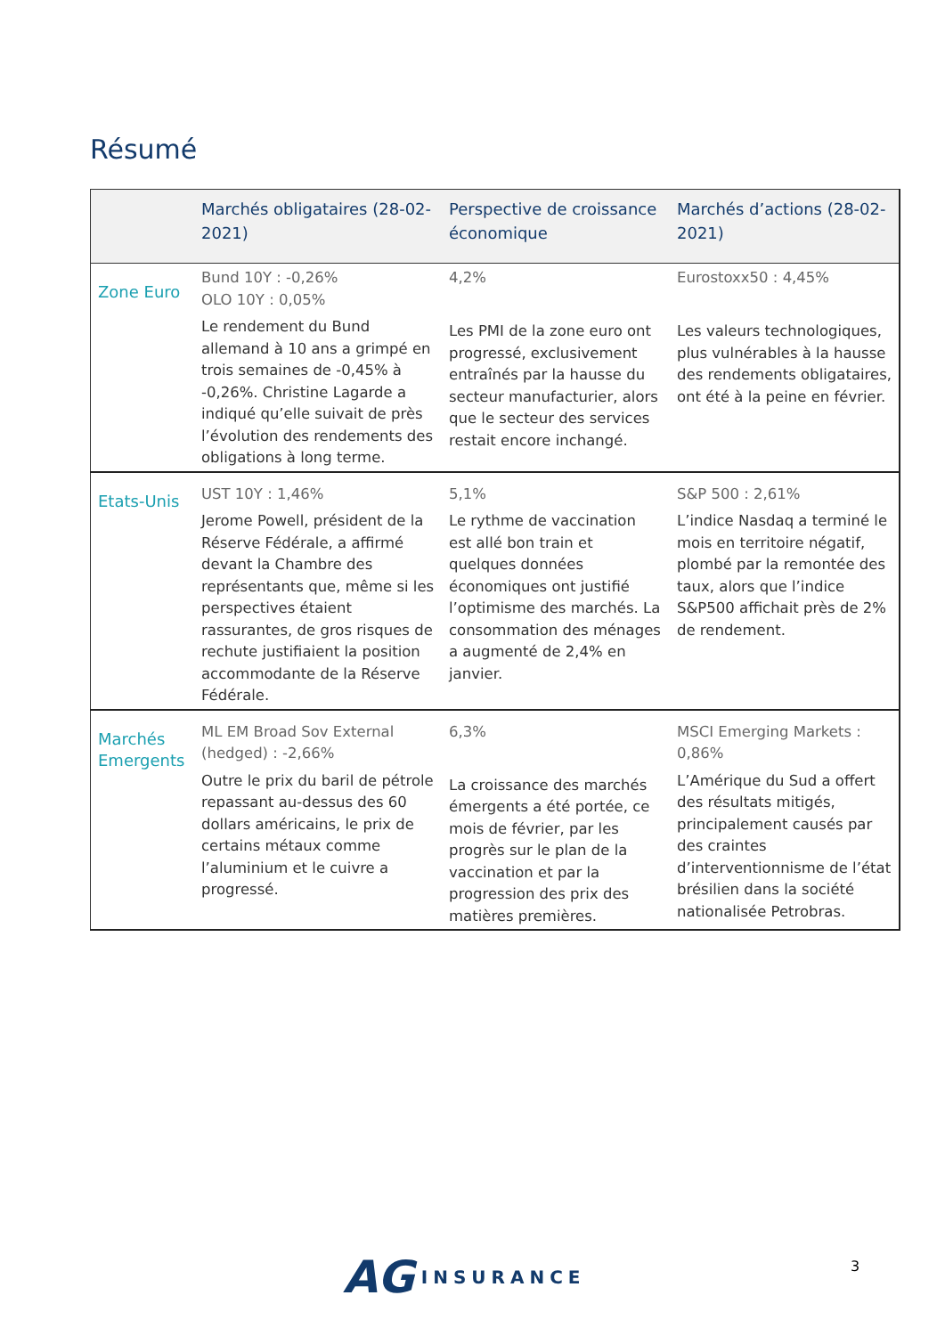Résumé
| | Marchés obligataires (28-02-2021) | Perspective de croissance économique | Marchés d’actions (28-02-2021) |
| --- | --- | --- | --- |
| Zone Euro | Bund 10Y : -0,26% OLO 10Y : 0,05% Le rendement du Bund allemand à 10 ans a grimpé en trois semaines de -0,45% à -0,26%. Christine Lagarde a indiqué qu’elle suivait de près l’évolution des rendements des obligations à long terme. | 4,2% Les PMI de la zone euro ont progressé, exclusivement entraînés par la hausse du secteur manufacturier, alors que le secteur des services restait encore inchangé. | Eurostoxx50 : 4,45% Les valeurs technologiques, plus vulnérables à la hausse des rendements obligataires, ont été à la peine en février. |
| Etats-Unis | UST 10Y : 1,46% Jerome Powell, président de la Réserve Fédérale, a affirmé devant la Chambre des représentants que, même si les perspectives étaient rassurantes, de gros risques de rechute justifiaient la position accommodante de la Réserve Fédérale. | 5,1% Le rythme de vaccination est allé bon train et quelques données économiques ont justifié l’optimisme des marchés. La consommation des ménages a augmenté de 2,4% en janvier. | S&P 500 : 2,61% L’indice Nasdaq a terminé le mois en territoire négatif, plombé par la remontée des taux, alors que l’indice S&P500 affichait près de 2% de rendement. |
| Marchés Emergents | ML EM Broad Sov External (hedged) : -2,66% Outre le prix du baril de pétrole repassant au-dessus des 60 dollars américains, le prix de certains métaux comme l’aluminium et le cuivre a progressé. | 6,3% La croissance des marchés émergents a été portée, ce mois de février, par les progrès sur le plan de la vaccination et par la progression des prix des matières premières. | MSCI Emerging Markets : 0,86% L’Amérique du Sud a offert des résultats mitigés, principalement causés par des craintes d’interventionnisme de l’état brésilien dans la société nationalisée Petrobras. |
AG INSURANCE 3